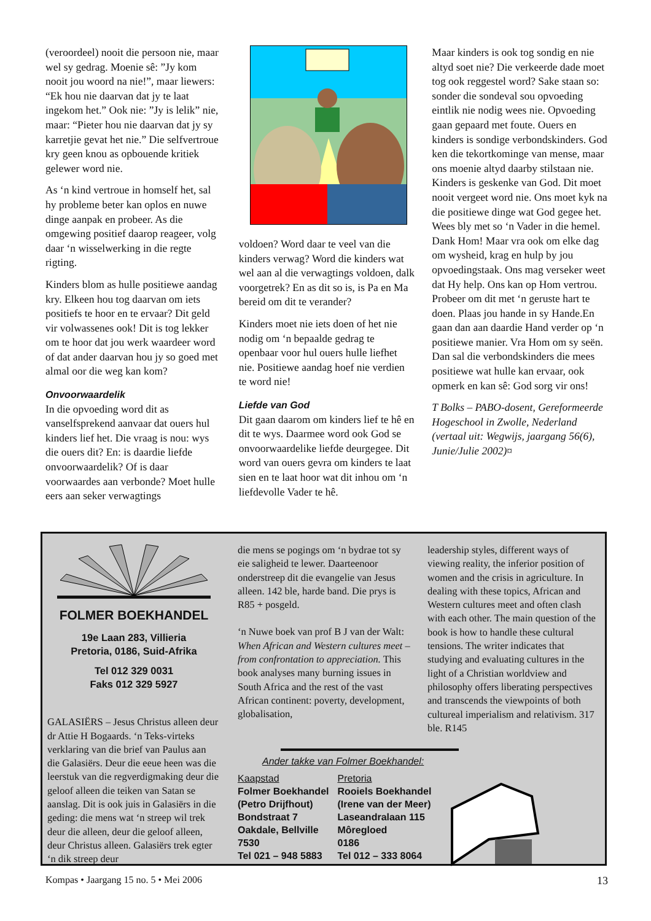(veroordeel) nooit die persoon nie, maar wel sy gedrag. Moenie sê: ”Jy kom nooit jou woord na nie!”, maar liewers: “Ek hou nie daarvan dat jy te laat ingekom het.” Ook nie: ”Jy is lelik” nie, maar: “Pieter hou nie daarvan dat jy sy karretjie gevat het nie.” Die selfvertroue kry geen knou as opbouende kritiek gelewer word nie.
As ‘n kind vertroue in homself het, sal hy probleme beter kan oplos en nuwe dinge aanpak en probeer. As die omgewing positief daarop reageer, volg daar ‘n wisselwerking in die regte rigting.
Kinders blom as hulle positiewe aandag kry. Elkeen hou tog daarvan om iets positiefs te hoor en te ervaar? Dit geld vir volwassenes ook! Dit is tog lekker om te hoor dat jou werk waardeer word of dat ander daarvan hou jy so goed met almal oor die weg kan kom?
Onvoorwaardelik
In die opvoeding word dit as vanselfsprekend aanvaar dat ouers hul kinders lief het. Die vraag is nou: wys die ouers dit? En: is daardie liefde onvoorwaardelik? Of is daar voorwaardes aan verbonde? Moet hulle eers aan seker verwagtings
voldoen? Word daar te veel van die kinders verwag? Word die kinders wat wel aan al die verwagtings voldoen, dalk voorgetrek? En as dit so is, is Pa en Ma bereid om dit te verander?
Kinders moet nie iets doen of het nie nodig om ‘n bepaalde gedrag te openbaar voor hul ouers hulle liefhet nie. Positiewe aandag hoef nie verdien te word nie!
Liefde van God
Dit gaan daarom om kinders lief te hê en dit te wys. Daarmee word ook God se onvoorwaardelike liefde deurgegee. Dit word van ouers gevra om kinders te laat sien en te laat hoor wat dit inhou om ‘n liefdevolle Vader te hê.
Maar kinders is ook tog sondig en nie altyd soet nie? Die verkeerde dade moet tog ook reggestel word? Sake staan so: sonder die sondeval sou opvoeding eintlik nie nodig wees nie. Opvoeding gaan gepaard met foute. Ouers en kinders is sondige verbondskinders. God ken die tekortkominge van mense, maar ons moenie altyd daarby stilstaan nie. Kinders is geskenke van God. Dit moet nooit vergeet word nie. Ons moet kyk na die positiewe dinge wat God gegee het. Wees bly met so ‘n Vader in die hemel. Dank Hom! Maar vra ook om elke dag om wysheid, krag en hulp by jou opvoedingstaak. Ons mag verseker weet dat Hy help. Ons kan op Hom vertrou. Probeer om dit met ‘n geruste hart te doen. Plaas jou hande in sy Hande.En gaan dan aan daardie Hand verder op ‘n positiewe manier. Vra Hom om sy seën. Dan sal die verbondskinders die mees positiewe wat hulle kan ervaar, ook opmerk en kan sê: God sorg vir ons!
T Bolks – PABO-dosent, Gereformeerde Hogeschool in Zwolle, Nederland
(vertaal uit: Wegwijs, jaargang 56(6), Junie/Julie 2002)¤
FOLMER BOEKHANDEL
19e Laan 283, Villieria
Pretoria, 0186, Suid-Afrika
Tel 012 329 0031
Faks 012 329 5927
GALASIËRS – Jesus Christus alleen deur dr Attie H Bogaards. ‘n Teks-virteks verklaring van die brief van Paulus aan die Galasiërs. Deur die eeue heen was die leerstuk van die regverdigmaking deur die geloof alleen die teiken van Satan se aanslag. Dit is ook juis in Galasiërs in die geding: die mens wat ‘n streep wil trek deur die alleen, deur die geloof alleen, deur Christus alleen. Galasiërs trek egter ‘n dik streep deur
die mens se pogings om ‘n bydrae tot sy eie saligheid te lewer. Daarteenoor onderstreep dit die evangelie van Jesus alleen. 142 ble, harde band. Die prys is R85 + posgeld.
‘n Nuwe boek van prof B J van der Walt: When African and Western cultures meet – from confrontation to appreciation. This book analyses many burning issues in South Africa and the rest of the vast African continent: poverty, development, globalisation,
leadership styles, different ways of viewing reality, the inferior position of women and the crisis in agriculture. In dealing with these topics, African and Western cultures meet and often clash with each other. The main question of the book is how to handle these cultural tensions. The writer indicates that studying and evaluating cultures in the light of a Christian worldview and philosophy offers liberating perspectives and transcends the viewpoints of both cultureal imperialism and relativism. 317 ble. R145
Ander takke van Folmer Boekhandel:
Kaapstad
Folmer Boekhandel
(Petro Drijfhout)
Bondstraat 7
Oakdale, Bellville
7530
Tel 021 – 948 5883
Pretoria
Rooiels Boekhandel
(Irene van der Meer)
Laseandralaan 115
Môregloed
0186
Tel 012 – 333 8064
Kompas • Jaargang 15 no. 5 • Mei 2006 13